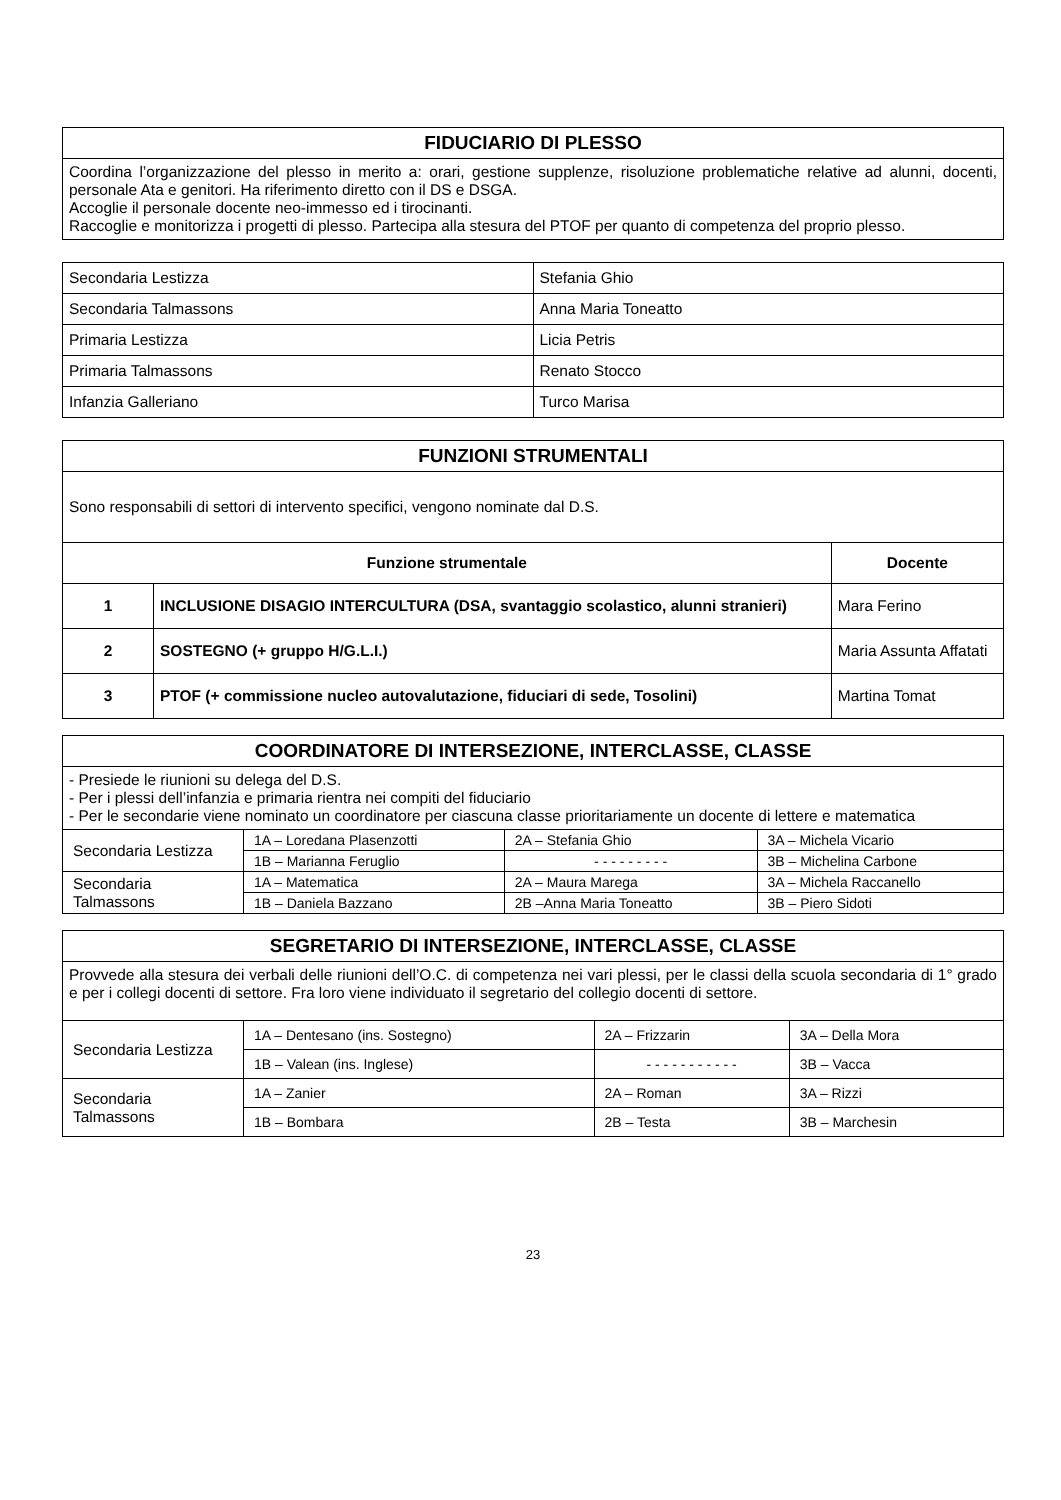| FIDUCIARIO DI PLESSO |
| Coordina l’organizzazione del plesso in merito a: orari, gestione supplenze, risoluzione problematiche relative ad alunni, docenti, personale Ata e genitori. Ha riferimento diretto con il DS e DSGA. Accoglie il personale docente neo-immesso ed i tirocinanti. Raccoglie e monitorizza i progetti di plesso. Partecipa alla stesura del PTOF per quanto di competenza del proprio plesso. |
| Secondaria Lestizza | Stefania Ghio |
| Secondaria Talmassons | Anna Maria Toneatto |
| Primaria Lestizza | Licia Petris |
| Primaria Talmassons | Renato Stocco |
| Infanzia Galleriano | Turco Marisa |
| FUNZIONI STRUMENTALI | | |
| Sono responsabili di settori di intervento specifici, vengono nominate dal D.S. | | |
| Funzione strumentale | | Docente |
| 1 | INCLUSIONE DISAGIO INTERCULTURA (DSA, svantaggio scolastico, alunni stranieri) | Mara Ferino |
| 2 | SOSTEGNO (+ gruppo H/G.L.I.) | Maria Assunta Affatati |
| 3 | PTOF (+ commissione nucleo autovalutazione, fiduciari di sede, Tosolini) | Martina Tomat |
| COORDINATORE DI INTERSEZIONE, INTERCLASSE, CLASSE | | | |
| - Presiede le riunioni su delega del D.S. - Per i plessi dell’infanzia e primaria rientra nei compiti del fiduciario - Per le secondarie viene nominato un coordinatore per ciascuna classe prioritariamente un docente di lettere e matematica | | | |
| Secondaria Lestizza | 1A – Loredana Plasenzotti | 2A – Stefania Ghio | 3A – Michela Vicario |
| | 1B – Marianna Feruglio | - - - - - - - - - | 3B – Michelina Carbone |
| Secondaria Talmassons | 1A – Matematica | 2A – Maura Marega | 3A – Michela Raccanello |
| | 1B – Daniela Bazzano | 2B –Anna Maria Toneatto | 3B – Piero Sidoti |
| SEGRETARIO DI INTERSEZIONE, INTERCLASSE, CLASSE | | | |
| Provvede alla stesura dei verbali delle riunioni dell’O.C. di competenza nei vari plessi, per le classi della scuola secondaria di 1° grado e per i collegi docenti di settore. Fra loro viene individuato il segretario del collegio docenti di settore. | | | |
| Secondaria Lestizza | 1A – Dentesano (ins. Sostegno) | 2A – Frizzarin | 3A – Della Mora |
| | 1B – Valean (ins. Inglese) | - - - - - - - - - - - | 3B – Vacca |
| Secondaria Talmassons | 1A – Zanier | 2A – Roman | 3A – Rizzi |
| | 1B – Bombara | 2B – Testa | 3B – Marchesin |
23